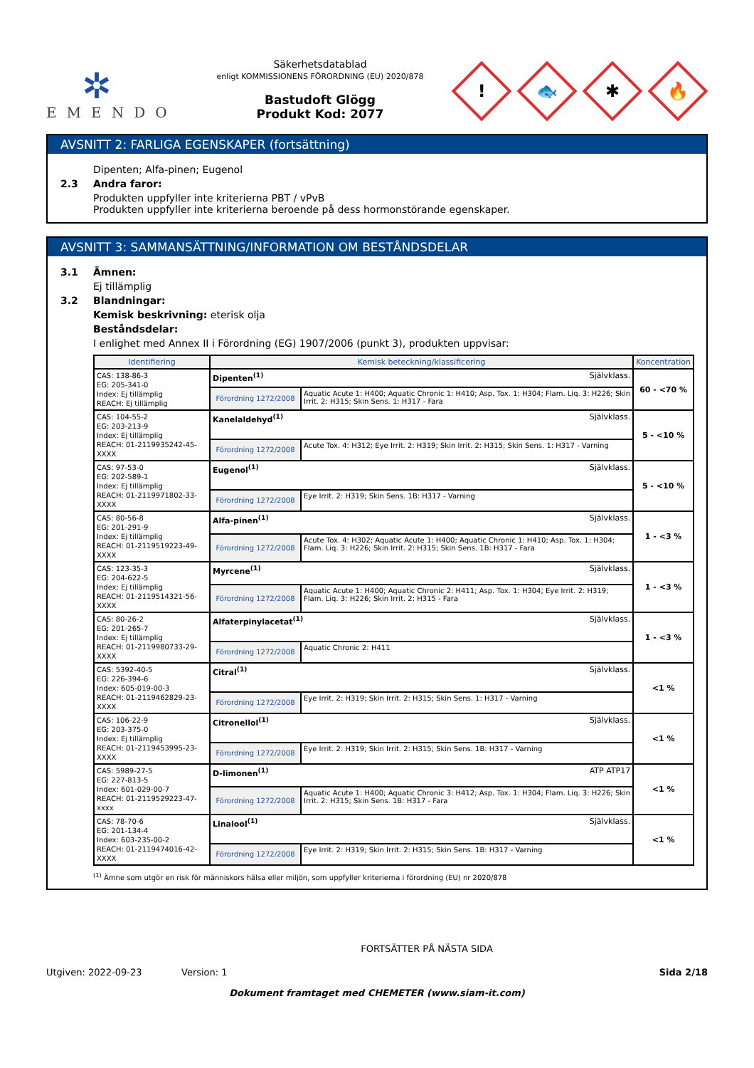✲
EMENDO
Säkerhetsdatablad
enligt KOMMISSIONENS FÖRORDNING (EU) 2020/878
Bastudoft Glögg
Produkt Kod: 2077
!
🐟
✱
🔥
AVSNITT 2: FARLIGA EGENSKAPER (fortsättning)
Dipenten; Alfa-pinen; Eugenol
2.3 Andra faror:
Produkten uppfyller inte kriterierna PBT / vPvB
Produkten uppfyller inte kriterierna beroende på dess hormonstörande egenskaper.
AVSNITT 3: SAMMANSÄTTNING/INFORMATION OM BESTÅNDSDELAR
3.1 Ämnen:
Ej tillämplig
3.2 Blandningar:
Kemisk beskrivning: eterisk olja
Beståndsdelar:
I enlighet med Annex II i Förordning (EG) 1907/2006 (punkt 3), produkten uppvisar:
| Identifiering | Kemisk beteckning/klassificering | | Koncentration |
| --- | --- | --- | --- |
| CAS: 138-86-3 EG: 205-341-0 Index: Ej tillämplig REACH: Ej tillämplig | Dipenten<sup>(1)</sup> Självklass. | | 60 - <70 % |
| | Förordning 1272/2008 | Aquatic Acute 1: H400; Aquatic Chronic 1: H410; Asp. Tox. 1: H304; Flam. Liq. 3: H226; Skin Irrit. 2: H315; Skin Sens. 1: H317 - Fara | |
| CAS: 104-55-2 EG: 203-213-9 Index: Ej tillämplig REACH: 01-2119935242-45-XXXX | Kanelaldehyd<sup>(1)</sup> Självklass. | | 5 - <10 % |
| | Förordning 1272/2008 | Acute Tox. 4: H312; Eye Irrit. 2: H319; Skin Irrit. 2: H315; Skin Sens. 1: H317 - Varning | |
| CAS: 97-53-0 EG: 202-589-1 Index: Ej tillämplig REACH: 01-2119971802-33-XXXX | Eugenol<sup>(1)</sup> Självklass. | | 5 - <10 % |
| | Förordning 1272/2008 | Eye Irrit. 2: H319; Skin Sens. 1B: H317 - Varning | |
| CAS: 80-56-8 EG: 201-291-9 Index: Ej tillämplig REACH: 01-2119519223-49-XXXX | Alfa-pinen<sup>(1)</sup> Självklass. | | 1 - <3 % |
| | Förordning 1272/2008 | Acute Tox. 4: H302; Aquatic Acute 1: H400; Aquatic Chronic 1: H410; Asp. Tox. 1: H304; Flam. Liq. 3: H226; Skin Irrit. 2: H315; Skin Sens. 1B: H317 - Fara | |
| CAS: 123-35-3 EG: 204-622-5 Index: Ej tillämplig REACH: 01-2119514321-56-XXXX | Myrcene<sup>(1)</sup> Självklass. | | 1 - <3 % |
| | Förordning 1272/2008 | Aquatic Acute 1: H400; Aquatic Chronic 2: H411; Asp. Tox. 1: H304; Eye Irrit. 2: H319; Flam. Liq. 3: H226; Skin Irrit. 2: H315 - Fara | |
| CAS: 80-26-2 EG: 201-265-7 Index: Ej tillämplig REACH: 01-2119980733-29-XXXX | Alfaterpinylacetat<sup>(1)</sup> Självklass. | | 1 - <3 % |
| | Förordning 1272/2008 | Aquatic Chronic 2: H411 | |
| CAS: 5392-40-5 EG: 226-394-6 Index: 605-019-00-3 REACH: 01-2119462829-23-XXXX | Citral<sup>(1)</sup> Självklass. | | <1 % |
| | Förordning 1272/2008 | Eye Irrit. 2: H319; Skin Irrit. 2: H315; Skin Sens. 1: H317 - Varning | |
| CAS: 106-22-9 EG: 203-375-0 Index: Ej tillämplig REACH: 01-2119453995-23-XXXX | Citronellol<sup>(1)</sup> Självklass. | | <1 % |
| | Förordning 1272/2008 | Eye Irrit. 2: H319; Skin Irrit. 2: H315; Skin Sens. 1B: H317 - Varning | |
| CAS: 5989-27-5 EG: 227-813-5 Index: 601-029-00-7 REACH: 01-2119529223-47-xxxx | D-limonen<sup>(1)</sup> ATP ATP17 | | <1 % |
| | Förordning 1272/2008 | Aquatic Acute 1: H400; Aquatic Chronic 3: H412; Asp. Tox. 1: H304; Flam. Liq. 3: H226; Skin Irrit. 2: H315; Skin Sens. 1B: H317 - Fara | |
| CAS: 78-70-6 EG: 201-134-4 Index: 603-235-00-2 REACH: 01-2119474016-42-XXXX | Linalool<sup>(1)</sup> Självklass. | | <1 % |
| | Förordning 1272/2008 | Eye Irrit. 2: H319; Skin Irrit. 2: H315; Skin Sens. 1B: H317 - Varning | |
<sup>(1)</sup> Ämne som utgör en risk för människors hälsa eller miljön, som uppfyller kriterierna i förordning (EU) nr 2020/878
FORTSÄTTER PÅ NÄSTA SIDA
Utgiven: 2022-09-23 Version: 1 Sida 2/18
Dokument framtaget med CHEMETER (www.siam-it.com)